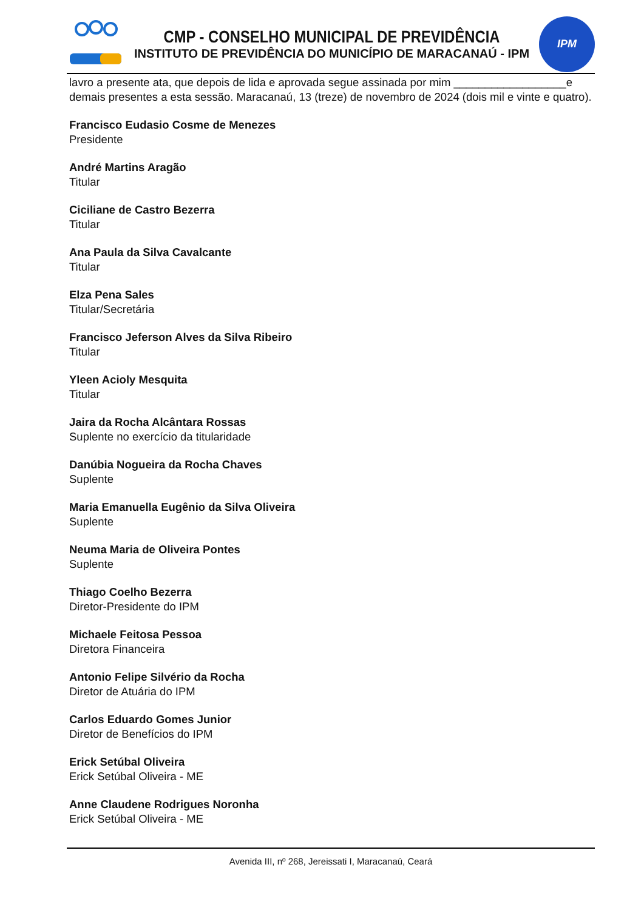CMP - CONSELHO MUNICIPAL DE PREVIDÊNCIA
INSTITUTO DE PREVIDÊNCIA DO MUNICÍPIO DE MARACANAÚ - IPM
IPM
lavro a presente ata, que depois de lida e aprovada segue assinada por mim __________________e demais presentes a esta sessão. Maracanaú, 13 (treze) de novembro de 2024 (dois mil e vinte e quatro).
Francisco Eudasio Cosme de Menezes
Presidente
André Martins Aragão
Titular
Ciciliane de Castro Bezerra
Titular
Ana Paula da Silva Cavalcante
Titular
Elza Pena Sales
Titular/Secretária
Francisco Jeferson Alves da Silva Ribeiro
Titular
Yleen Acioly Mesquita
Titular
Jaira da Rocha Alcântara Rossas
Suplente no exercício da titularidade
Danúbia Nogueira da Rocha Chaves
Suplente
Maria Emanuella Eugênio da Silva Oliveira
Suplente
Neuma Maria de Oliveira Pontes
Suplente
Thiago Coelho Bezerra
Diretor-Presidente do IPM
Michaele Feitosa Pessoa
Diretora Financeira
Antonio Felipe Silvério da Rocha
Diretor de Atuária do IPM
Carlos Eduardo Gomes Junior
Diretor de Benefícios do IPM
Erick Setúbal Oliveira
Erick Setúbal Oliveira - ME
Anne Claudene Rodrigues Noronha
Erick Setúbal Oliveira - ME
Avenida III, nº 268, Jereissati I, Maracanaú, Ceará